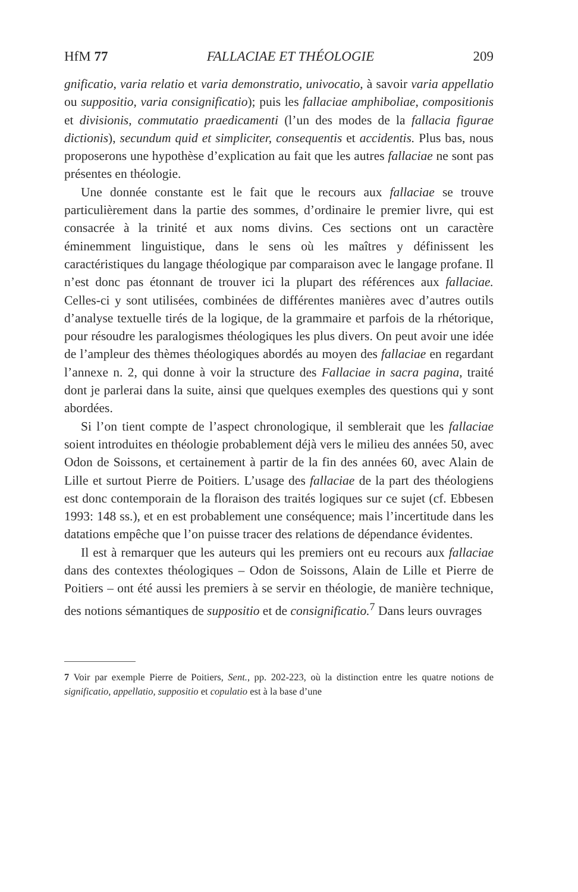HfM 77 FALLACIAE ET THÉOLOGIE 209
gnificatio, varia relatio et varia demonstratio, univocatio, à savoir varia appellatio ou suppositio, varia consignificatio); puis les fallaciae amphiboliae, compositionis et divisionis, commutatio praedicamenti (l’un des modes de la fallacia figurae dictionis), secundum quid et simpliciter, consequentis et accidentis. Plus bas, nous proposerons une hypothèse d’explication au fait que les autres fallaciae ne sont pas présentes en théologie.
Une donnée constante est le fait que le recours aux fallaciae se trouve particulièrement dans la partie des sommes, d’ordinaire le premier livre, qui est consacrée à la trinité et aux noms divins. Ces sections ont un caractère éminemment linguistique, dans le sens où les maîtres y définissent les caractéristiques du langage théologique par comparaison avec le langage profane. Il n’est donc pas étonnant de trouver ici la plupart des références aux fallaciae. Celles-ci y sont utilisées, combinées de différentes manières avec d’autres outils d’analyse textuelle tirés de la logique, de la grammaire et parfois de la rhétorique, pour résoudre les paralogismes théologiques les plus divers. On peut avoir une idée de l’ampleur des thèmes théologiques abordés au moyen des fallaciae en regardant l’annexe n. 2, qui donne à voir la structure des Fallaciae in sacra pagina, traité dont je parlerai dans la suite, ainsi que quelques exemples des questions qui y sont abordées.
Si l’on tient compte de l’aspect chronologique, il semblerait que les fallaciae soient introduites en théologie probablement déjà vers le milieu des années 50, avec Odon de Soissons, et certainement à partir de la fin des années 60, avec Alain de Lille et surtout Pierre de Poitiers. L’usage des fallaciae de la part des théologiens est donc contemporain de la floraison des traités logiques sur ce sujet (cf. Ebbesen 1993: 148 ss.), et en est probablement une conséquence; mais l’incertitude dans les datations empêche que l’on puisse tracer des relations de dépendance évidentes.
Il est à remarquer que les auteurs qui les premiers ont eu recours aux fallaciae dans des contextes théologiques – Odon de Soissons, Alain de Lille et Pierre de Poitiers – ont été aussi les premiers à se servir en théologie, de manière technique, des notions sémantiques de suppositio et de consignificatio.<sup>7</sup> Dans leurs ouvrages
7 Voir par exemple Pierre de Poitiers, Sent., pp. 202-223, où la distinction entre les quatre notions de significatio, appellatio, suppositio et copulatio est à la base d’une